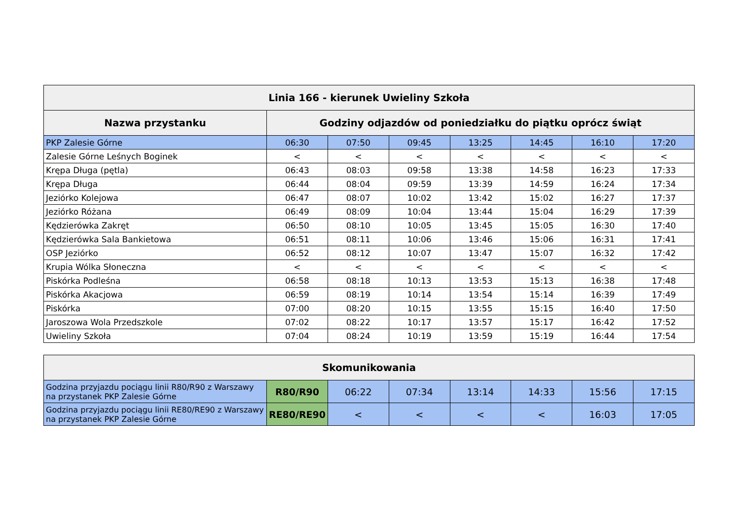| Linia 166 - kierunek Uwieliny Szkoła | | | | | | | |
| --- | --- | --- | --- | --- | --- | --- | --- |
| Nazwa przystanku | Godziny odjazdów od poniedziałku do piątku oprócz świąt | | | | | | |
| PKP Zalesie Górne | 06:30 | 07:50 | 09:45 | 13:25 | 14:45 | 16:10 | 17:20 |
| Zalesie Górne Leśnych Boginek | < | < | < | < | < | < | < |
| Krępa Długa (pętla) | 06:43 | 08:03 | 09:58 | 13:38 | 14:58 | 16:23 | 17:33 |
| Krępa Długa | 06:44 | 08:04 | 09:59 | 13:39 | 14:59 | 16:24 | 17:34 |
| Jeziórko Kolejowa | 06:47 | 08:07 | 10:02 | 13:42 | 15:02 | 16:27 | 17:37 |
| Jeziórko Różana | 06:49 | 08:09 | 10:04 | 13:44 | 15:04 | 16:29 | 17:39 |
| Kędzierówka Zakręt | 06:50 | 08:10 | 10:05 | 13:45 | 15:05 | 16:30 | 17:40 |
| Kędzierówka Sala Bankietowa | 06:51 | 08:11 | 10:06 | 13:46 | 15:06 | 16:31 | 17:41 |
| OSP Jeziórko | 06:52 | 08:12 | 10:07 | 13:47 | 15:07 | 16:32 | 17:42 |
| Krupia Wólka Słoneczna | < | < | < | < | < | < | < |
| Piskórka Podleśna | 06:58 | 08:18 | 10:13 | 13:53 | 15:13 | 16:38 | 17:48 |
| Piskórka Akacjowa | 06:59 | 08:19 | 10:14 | 13:54 | 15:14 | 16:39 | 17:49 |
| Piskórka | 07:00 | 08:20 | 10:15 | 13:55 | 15:15 | 16:40 | 17:50 |
| Jaroszowa Wola Przedszkole | 07:02 | 08:22 | 10:17 | 13:57 | 15:17 | 16:42 | 17:52 |
| Uwieliny Szkoła | 07:04 | 08:24 | 10:19 | 13:59 | 15:19 | 16:44 | 17:54 |
| Skomunikowania | | | | | | | |
| --- | --- | --- | --- | --- | --- | --- | --- |
| Godzina przyjazdu pociągu linii R80/R90 z Warszawy na przystanek PKP Zalesie Górne | R80/R90 | 06:22 | 07:34 | 13:14 | 14:33 | 15:56 | 17:15 |
| Godzina przyjazdu pociągu linii RE80/RE90 z Warszawy na przystanek PKP Zalesie Górne | RE80/RE90 | < | < | < | < | 16:03 | 17:05 |